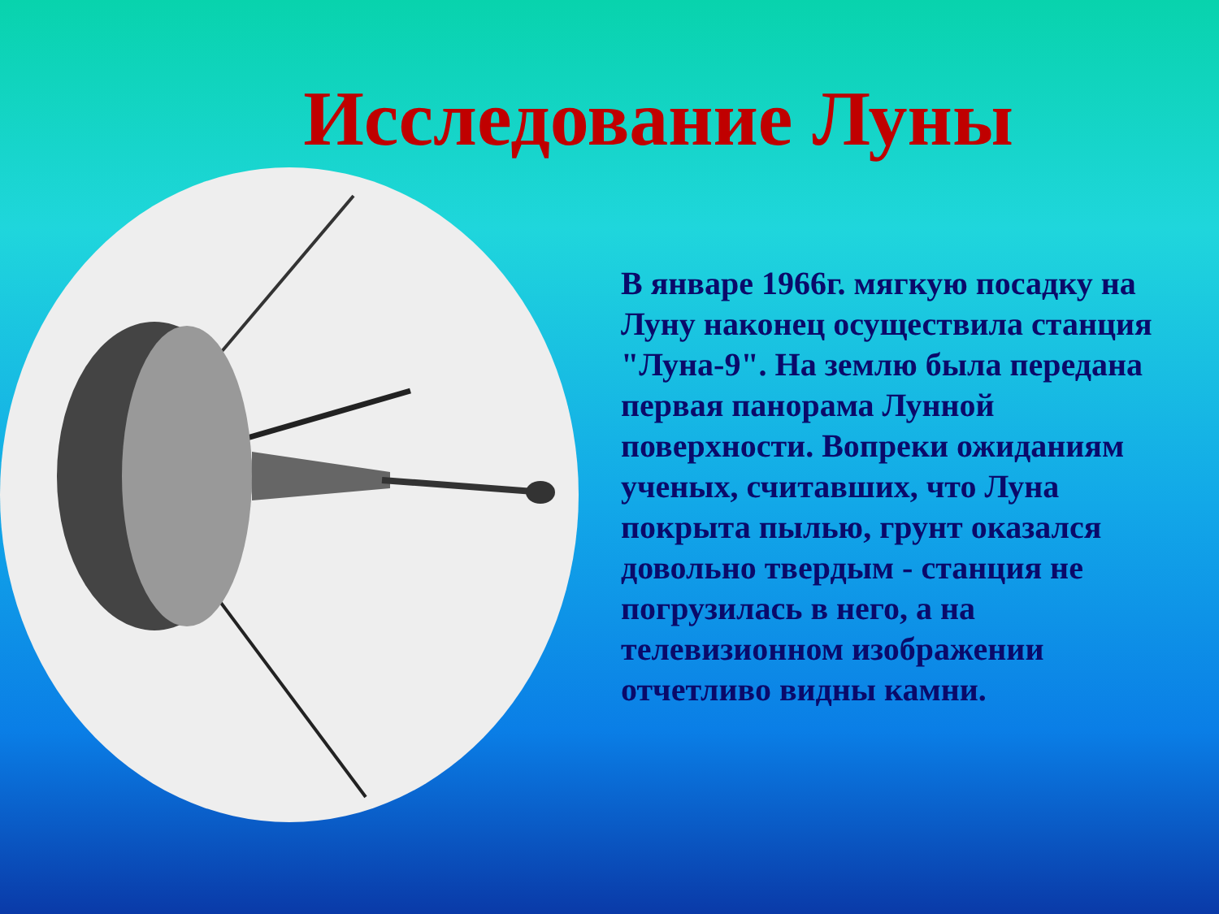Исследование Луны
В январе 1966г. мягкую посадку на Луну наконец осуществила станция "Луна-9". На землю была передана первая панорама Лунной поверхности. Вопреки ожиданиям ученых, считавших, что Луна покрыта пылью, грунт оказался довольно твердым - станция не погрузилась в него, а на телевизионном изображении отчетливо видны камни.